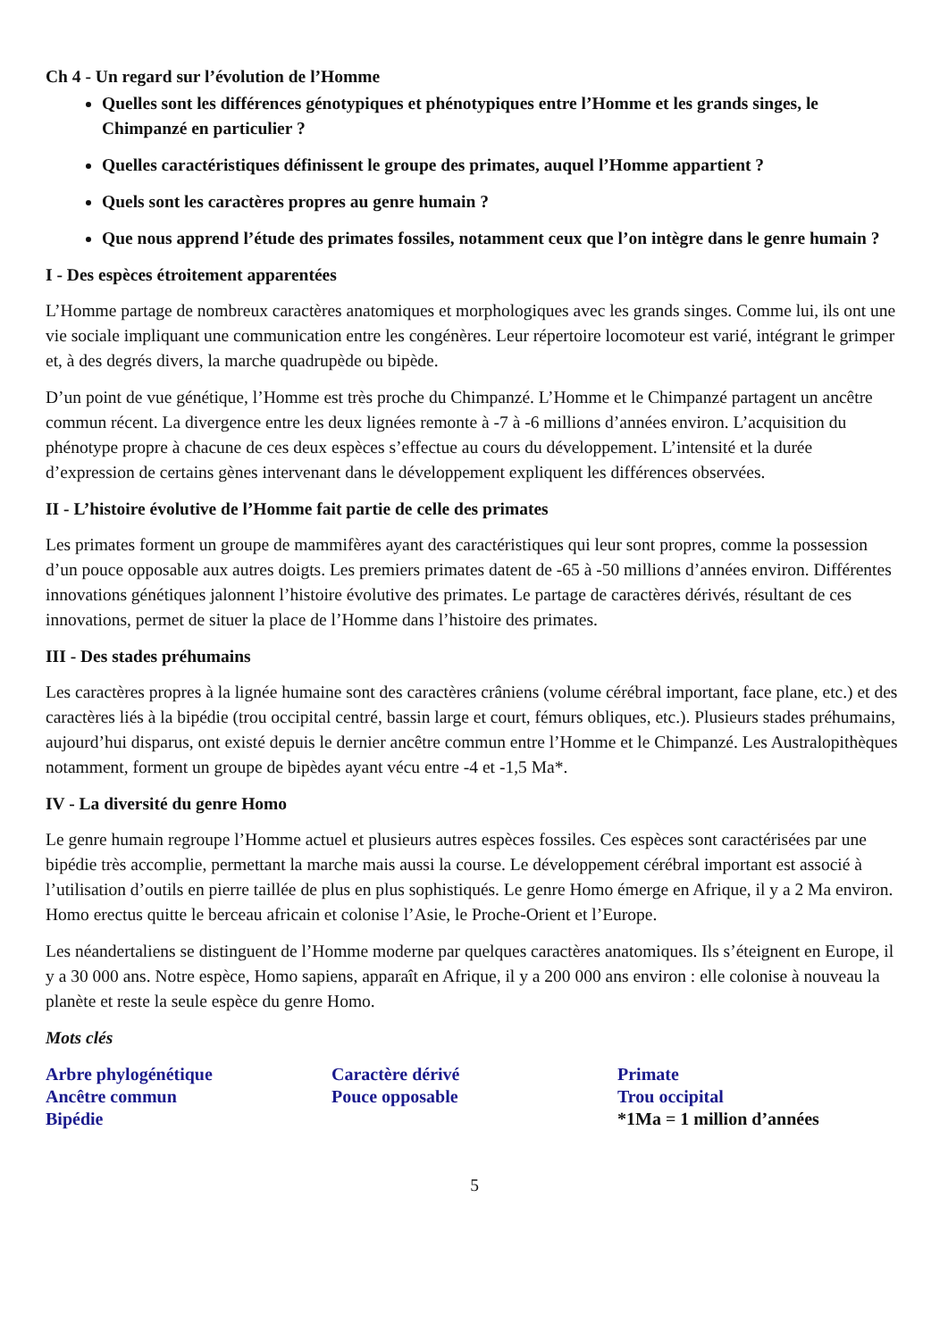Ch 4 - Un regard sur l’évolution de l’Homme
Quelles sont les différences génotypiques et phénotypiques entre l’Homme et les grands singes, le Chimpanzé en particulier ?
Quelles caractéristiques définissent le groupe des primates, auquel l’Homme appartient ?
Quels sont les caractères propres au genre humain ?
Que nous apprend l’étude des primates fossiles, notamment ceux que l’on intègre dans le genre humain ?
I - Des espèces étroitement apparentées
L’Homme partage de nombreux caractères anatomiques et morphologiques avec les grands singes. Comme lui, ils ont une vie sociale impliquant une communication entre les congénères. Leur répertoire locomoteur est varié, intégrant le grimper et, à des degrés divers, la marche quadrupède ou bipède.
D’un point de vue génétique, l’Homme est très proche du Chimpanzé. L’Homme et le Chimpanzé partagent un ancêtre commun récent. La divergence entre les deux lignées remonte à -7 à -6 millions d’années environ. L’acquisition du phénotype propre à chacune de ces deux espèces s’effectue au cours du développement. L’intensité et la durée d’expression de certains gènes intervenant dans le développement expliquent les différences observées.
II - L’histoire évolutive de l’Homme fait partie de celle des primates
Les primates forment un groupe de mammifères ayant des caractéristiques qui leur sont propres, comme la possession d’un pouce opposable aux autres doigts. Les premiers primates datent de -65 à -50 millions d’années environ. Différentes innovations génétiques jalonnent l’histoire évolutive des primates. Le partage de caractères dérivés, résultant de ces innovations, permet de situer la place de l’Homme dans l’histoire des primates.
III - Des stades préhumains
Les caractères propres à la lignée humaine sont des caractères crâniens (volume cérébral important, face plane, etc.) et des caractères liés à la bipédie (trou occipital centré, bassin large et court, fémurs obliques, etc.). Plusieurs stades préhumains, aujourd’hui disparus, ont existé depuis le dernier ancêtre commun entre l’Homme et le Chimpanzé. Les Australopithèques notamment, forment un groupe de bipèdes ayant vécu entre -4 et -1,5 Ma*.
IV - La diversité du genre Homo
Le genre humain regroupe l’Homme actuel et plusieurs autres espèces fossiles. Ces espèces sont caractérisées par une bipédie très accomplie, permettant la marche mais aussi la course. Le développement cérébral important est associé à l’utilisation d’outils en pierre taillée de plus en plus sophistiqués. Le genre Homo émerge en Afrique, il y a 2 Ma environ. Homo erectus quitte le berceau africain et colonise l’Asie, le Proche-Orient et l’Europe.
Les néandertaliens se distinguent de l’Homme moderne par quelques caractères anatomiques. Ils s’éteignent en Europe, il y a 30 000 ans. Notre espèce, Homo sapiens, apparaît en Afrique, il y a 200 000 ans environ : elle colonise à nouveau la planète et reste la seule espèce du genre Homo.
Mots clés
Arbre phylogénétique
Ancêtre commun
Bipédie
Caractère dérivé
Pouce opposable
Primate
Trou occipital
*1Ma = 1 million d’années
5